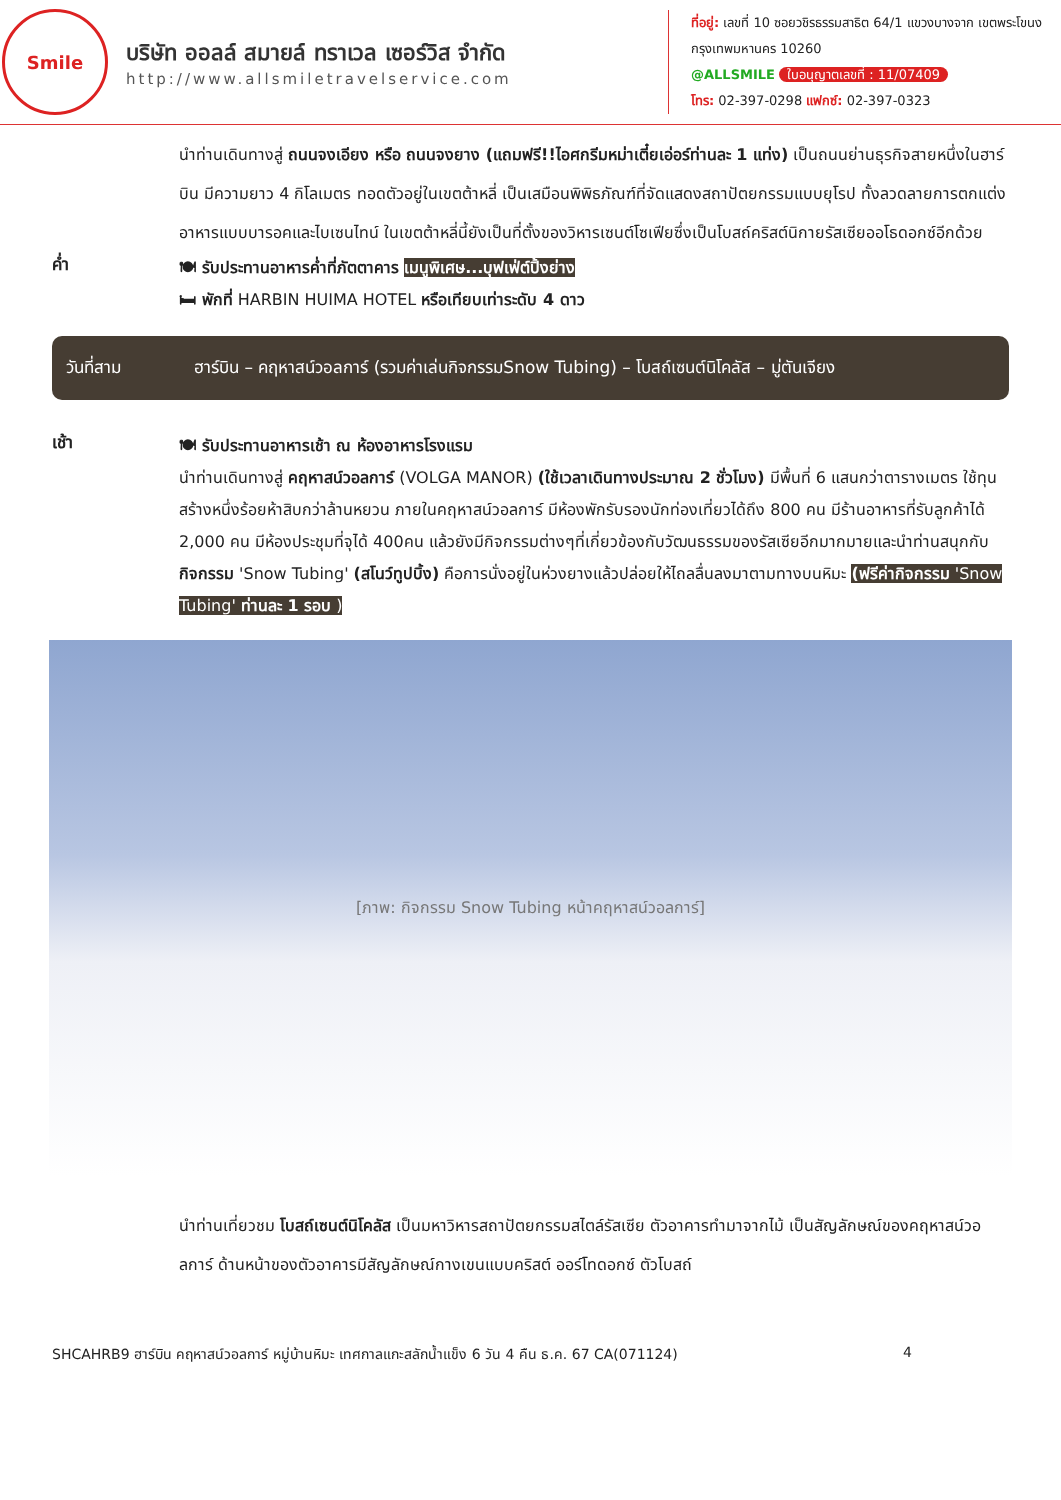Smile
บริษัท ออลล์ สมายล์ ทราเวล เซอร์วิส จำกัด
http://www.allsmiletravelservice.com
ที่อยู่: เลขที่ 10 ซอยวชิรธรรมสาธิต 64/1 แขวงบางจาก เขตพระโขนง กรุงเทพมหานคร 10260
@ALLSMILE ใบอนุญาตเลขที่ : 11/07409
โทร: 02-397-0298 แฟกซ์: 02-397-0323
นำท่านเดินทางสู่ ถนนจงเอียง หรือ ถนนจงยาง (แถมฟรี!!ไอศกรีมหม่าเตี๋ยเอ่อร์ท่านละ 1 แท่ง) เป็นถนนย่านธุรกิจสายหนึ่งในฮาร์บิน มีความยาว 4 กิโลเมตร ทอดตัวอยู่ในเขตต้าหลี่ เป็นเสมือนพิพิธภัณฑ์ที่จัดแสดงสถาปัตยกรรมแบบยุโรป ทั้งลวดลายการตกแต่งอาหารแบบบารอคและไบเซนไทน์ ในเขตต้าหลี่นี้ยังเป็นที่ตั้งของวิหารเซนต์โซเฟียซึ่งเป็นโบสถ์คริสต์นิกายรัสเซียออโธดอกซ์อีกด้วย
ค่ำ
🍽 รับประทานอาหารค่ำที่ภัตตาคาร เมนูพิเศษ...บุฟเฟ่ต์ปิ้งย่าง
🛏 พักที่ HARBIN HUIMA HOTEL หรือเทียบเท่าระดับ 4 ดาว
วันที่สาม ฮาร์บิน – คฤหาสน์วอลการ์ (รวมค่าเล่นกิจกรรมSnow Tubing) – โบสถ์เซนต์นิโคลัส – มู่ตันเจียง
เช้า
🍽 รับประทานอาหารเช้า ณ ห้องอาหารโรงแรม
นำท่านเดินทางสู่ คฤหาสน์วอลการ์ (VOLGA MANOR) (ใช้เวลาเดินทางประมาณ 2 ชั่วโมง) มีพื้นที่ 6 แสนกว่าตารางเมตร ใช้ทุนสร้างหนึ่งร้อยห้าสิบกว่าล้านหยวน ภายในคฤหาสน์วอลการ์ มีห้องพักรับรองนักท่องเที่ยวได้ถึง 800 คน มีร้านอาหารที่รับลูกค้าได้ 2,000 คน มีห้องประชุมที่จุได้ 400คน แล้วยังมีกิจกรรมต่างๆที่เกี่ยวข้องกับวัฒนธรรมของรัสเซียอีกมากมายและนำท่านสนุกกับ กิจกรรม 'Snow Tubing' (สโนว์ทูปบิ้ง) คือการนั่งอยู่ในห่วงยางแล้วปล่อยให้ไถลลื่นลงมาตามทางบนหิมะ (ฟรีค่ากิจกรรม 'Snow Tubing' ท่านละ 1 รอบ )
[ภาพ: กิจกรรม Snow Tubing หน้าคฤหาสน์วอลการ์]
นำท่านเที่ยวชม โบสถ์เซนต์นิโคลัส เป็นมหาวิหารสถาปัตยกรรมสไตล์รัสเซีย ตัวอาคารทำมาจากไม้ เป็นสัญลักษณ์ของคฤหาสน์วอลการ์ ด้านหน้าของตัวอาคารมีสัญลักษณ์กางเขนแบบคริสต์ ออร์โทดอกซ์ ตัวโบสถ์
SHCAHRB9 ฮาร์บิน คฤหาสน์วอลการ์ หมู่บ้านหิมะ เทศกาลแกะสลักน้ำแข็ง 6 วัน 4 คืน ธ.ค. 67 CA(071124) 4